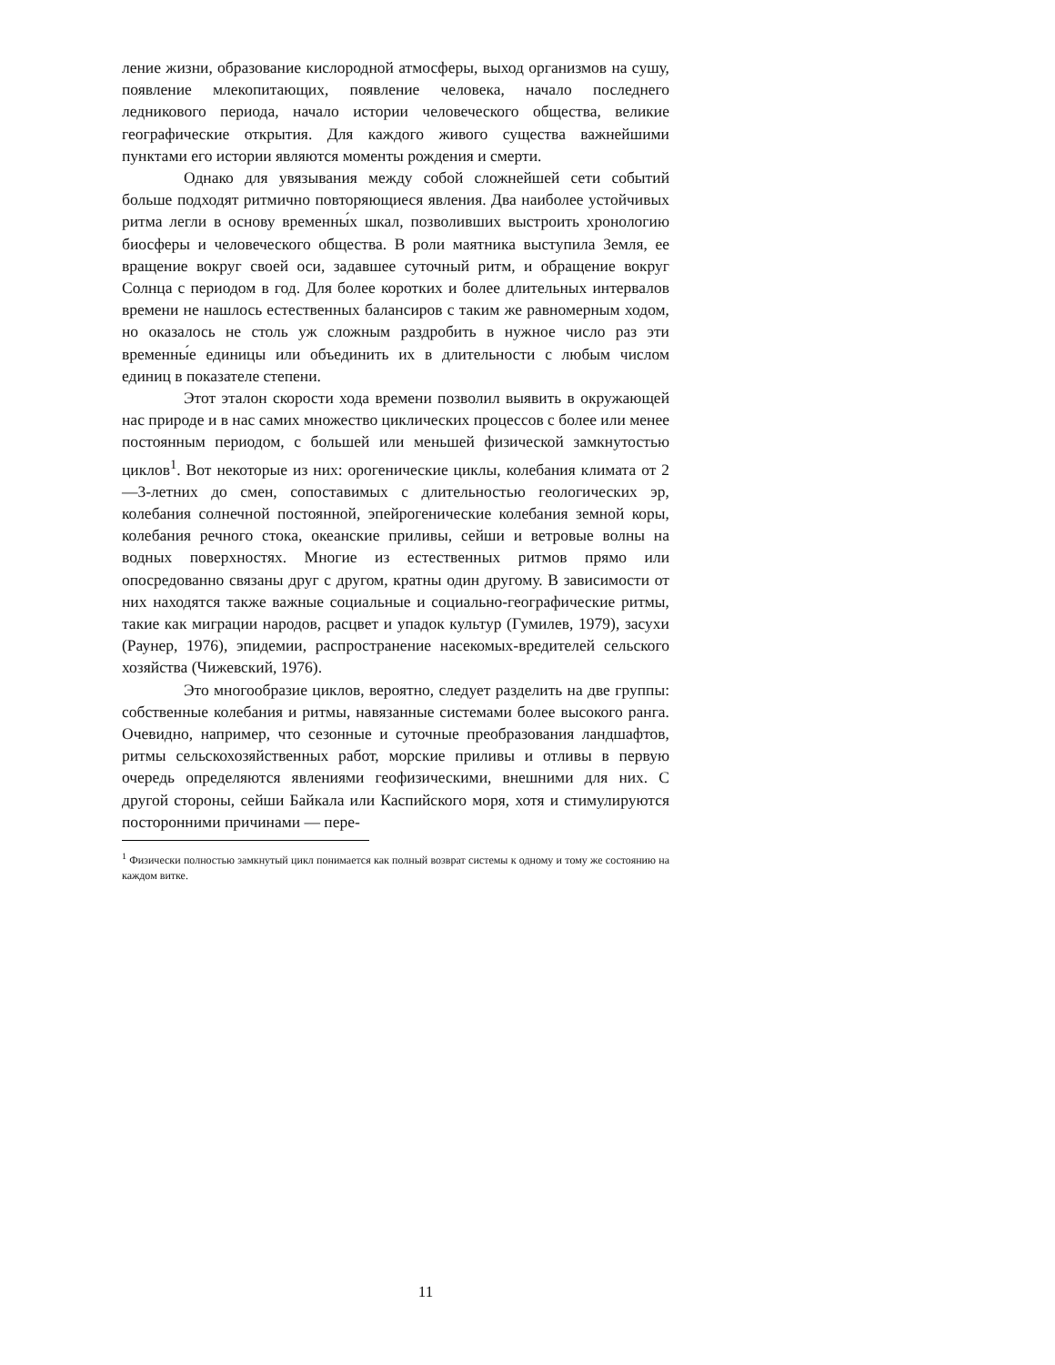ление жизни, образование кислородной атмосферы, выход организмов на сушу, появление млекопитающих, появление человека, начало последнего ледникового периода, начало истории человеческого общества, великие географические открытия. Для каждого живого существа важнейшими пунктами его истории являются моменты рождения и смерти.
Однако для увязывания между собой сложнейшей сети событий больше подходят ритмично повторяющиеся явления. Два наиболее устойчивых ритма легли в основу временны́х шкал, позволивших выстроить хронологию биосферы и человеческого общества. В роли маятника выступила Земля, ее вращение вокруг своей оси, задавшее суточный ритм, и обращение вокруг Солнца с периодом в год. Для более коротких и более длительных интервалов времени не нашлось естественных балансиров с таким же равномерным ходом, но оказалось не столь уж сложным раздробить в нужное число раз эти временны́е единицы или объединить их в длительности с любым числом единиц в показателе степени.
Этот эталон скорости хода времени позволил выявить в окружающей нас природе и в нас самих множество циклических процессов с более или менее постоянным периодом, с большей или меньшей физической замкнутостью циклов<sup>1</sup>. Вот некоторые из них: орогенические циклы, колебания климата от 2—3-летних до смен, сопоставимых с длительностью геологических эр, колебания солнечной постоянной, эпейрогенические колебания земной коры, колебания речного стока, океанские приливы, сейши и ветровые волны на водных поверхностях. Многие из естественных ритмов прямо или опосредованно связаны друг с другом, кратны один другому. В зависимости от них находятся также важные социальные и социально-географические ритмы, такие как миграции народов, расцвет и упадок культур (Гумилев, 1979), засухи (Раунер, 1976), эпидемии, распространение насекомых-вредителей сельского хозяйства (Чижевский, 1976).
Это многообразие циклов, вероятно, следует разделить на две группы: собственные колебания и ритмы, навязанные системами более высокого ранга. Очевидно, например, что сезонные и суточные преобразования ландшафтов, ритмы сельскохозяйственных работ, морские приливы и отливы в первую очередь определяются явлениями геофизическими, внешними для них. С другой стороны, сейши Байкала или Каспийского моря, хотя и стимулируются посторонними причинами — пере-
<sup>1</sup> Физически полностью замкнутый цикл понимается как полный возврат системы к одному и тому же состоянию на каждом витке.
11